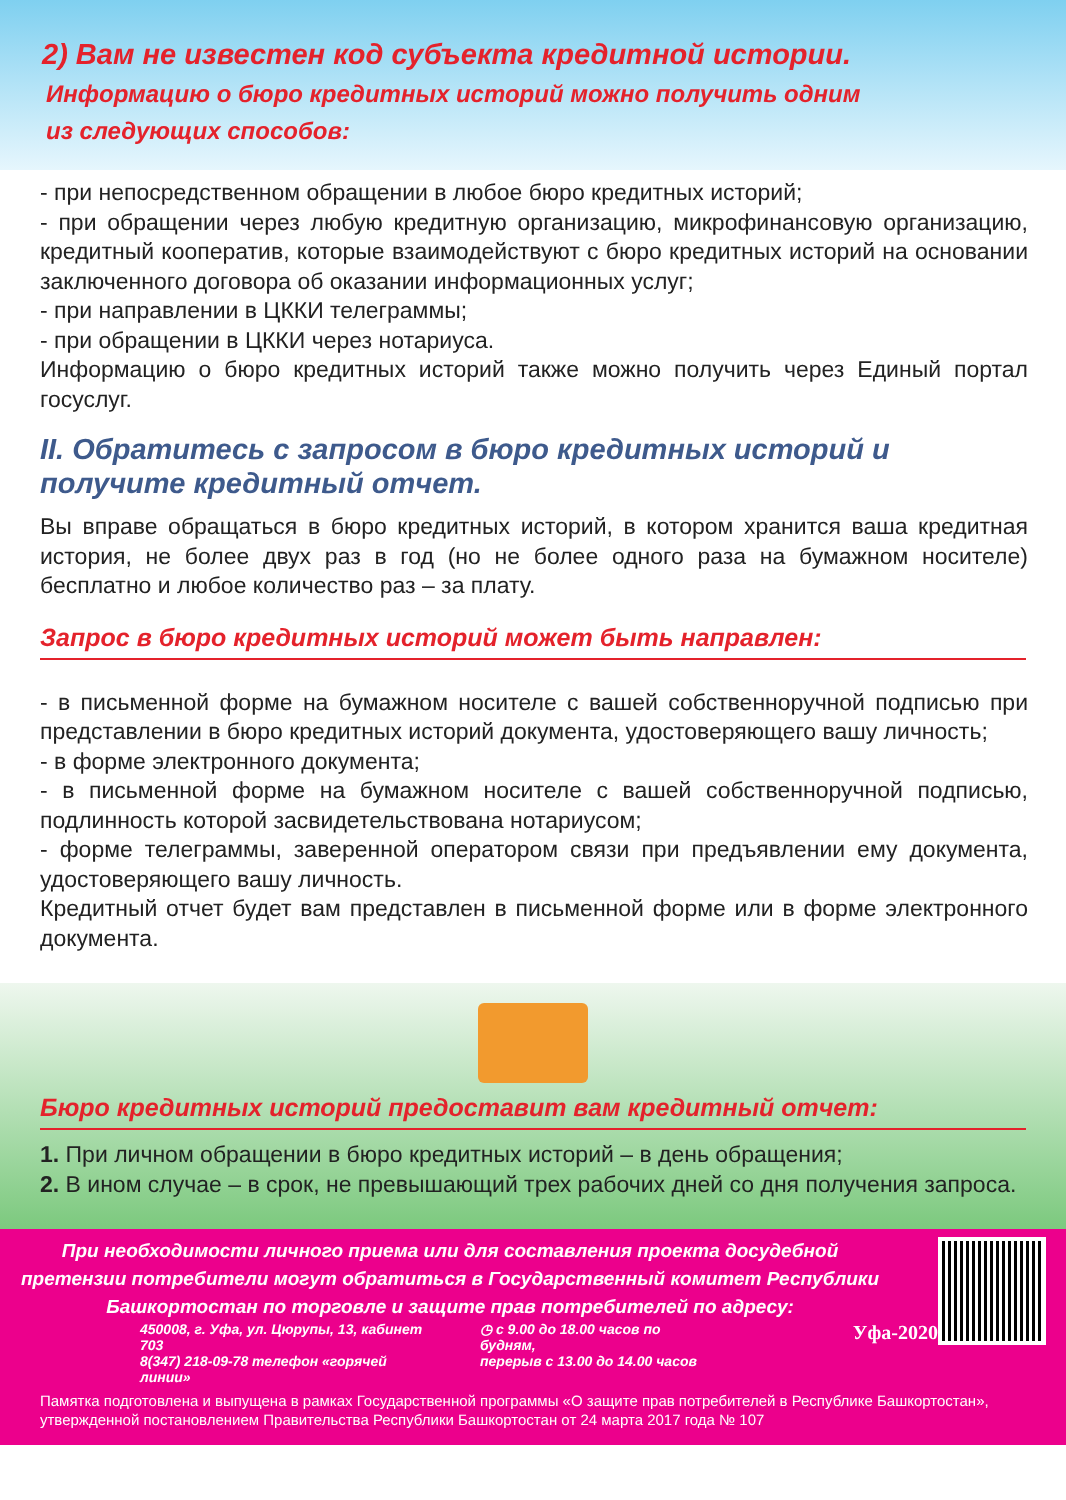2) Вам не известен код субъекта кредитной истории.
Информацию о бюро кредитных историй можно получить одним
из следующих способов:
- при непосредственном обращении в любое бюро кредитных историй;
- при обращении через любую кредитную организацию, микрофинансовую организацию, кредитный кооператив, которые взаимодействуют с бюро кредитных историй на основании заключенного договора об оказании информационных услуг;
- при направлении в ЦККИ телеграммы;
- при обращении в ЦККИ через нотариуса.
Информацию о бюро кредитных историй также можно получить через Единый портал госуслуг.
II. Обратитесь с запросом в бюро кредитных историй и получите кредитный отчет.
Вы вправе обращаться в бюро кредитных историй, в котором хранится ваша кредитная история, не более двух раз в год (но не более одного раза на бумажном носителе) бесплатно и любое количество раз – за плату.
Запрос в бюро кредитных историй может быть направлен:
- в письменной форме на бумажном носителе с вашей собственноручной подписью при представлении в бюро кредитных историй документа, удостоверяющего вашу личность;
- в форме электронного документа;
- в письменной форме на бумажном носителе с вашей собственноручной подписью, подлинность которой засвидетельствована нотариусом;
- форме телеграммы, заверенной оператором связи при предъявлении ему документа, удостоверяющего вашу личность.
Кредитный отчет будет вам представлен в письменной форме или в форме электронного документа.
Бюро кредитных историй предоставит вам кредитный отчет:
1. При личном обращении в бюро кредитных историй – в день обращения;
2. В ином случае – в срок, не превышающий трех рабочих дней со дня получения запроса.
При необходимости личного приема или для составления проекта досудебной претензии потребители могут обратиться в Государственный комитет Республики Башкортостан по торговле и защите прав потребителей по адресу:
450008, г. Уфа, ул. Цюрупы, 13, кабинет 703
8(347) 218-09-78 телефон «горячей линии»
◷ с 9.00 до 18.00 часов по будням,
перерыв с 13.00 до 14.00 часов
Уфа-2020
Памятка подготовлена и выпущена в рамках Государственной программы «О защите прав потребителей в Республике Башкортостан», утвержденной постановлением Правительства Республики Башкортостан от 24 марта 2017 года № 107